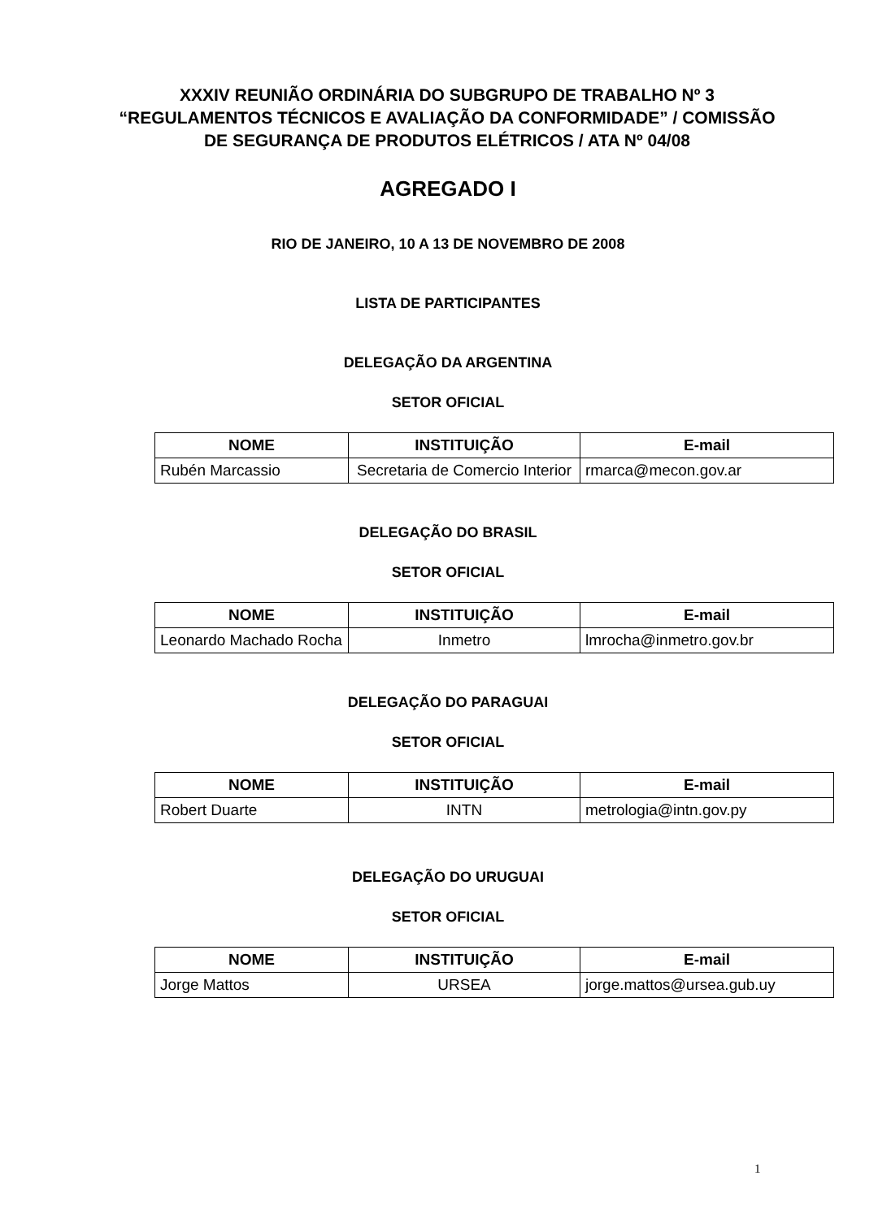XXXIV REUNIÃO ORDINÁRIA DO SUBGRUPO DE TRABALHO Nº 3 “REGULAMENTOS TÉCNICOS E AVALIAÇÃO DA CONFORMIDADE” / COMISSÃO DE SEGURANÇA DE PRODUTOS ELÉTRICOS / ATA Nº 04/08
AGREGADO I
RIO DE JANEIRO, 10 A 13 DE NOVEMBRO DE 2008
LISTA DE PARTICIPANTES
DELEGAÇÃO DA ARGENTINA
SETOR OFICIAL
| NOME | INSTITUIÇÃO | E-mail |
| --- | --- | --- |
| Rubén Marcassio | Secretaria de Comercio Interior | rmarca@mecon.gov.ar |
DELEGAÇÃO DO BRASIL
SETOR OFICIAL
| NOME | INSTITUIÇÃO | E-mail |
| --- | --- | --- |
| Leonardo Machado Rocha | Inmetro | lmrocha@inmetro.gov.br |
DELEGAÇÃO DO PARAGUAI
SETOR OFICIAL
| NOME | INSTITUIÇÃO | E-mail |
| --- | --- | --- |
| Robert Duarte | INTN | metrologia@intn.gov.py |
DELEGAÇÃO DO URUGUAI
SETOR OFICIAL
| NOME | INSTITUIÇÃO | E-mail |
| --- | --- | --- |
| Jorge Mattos | URSEA | jorge.mattos@ursea.gub.uy |
1